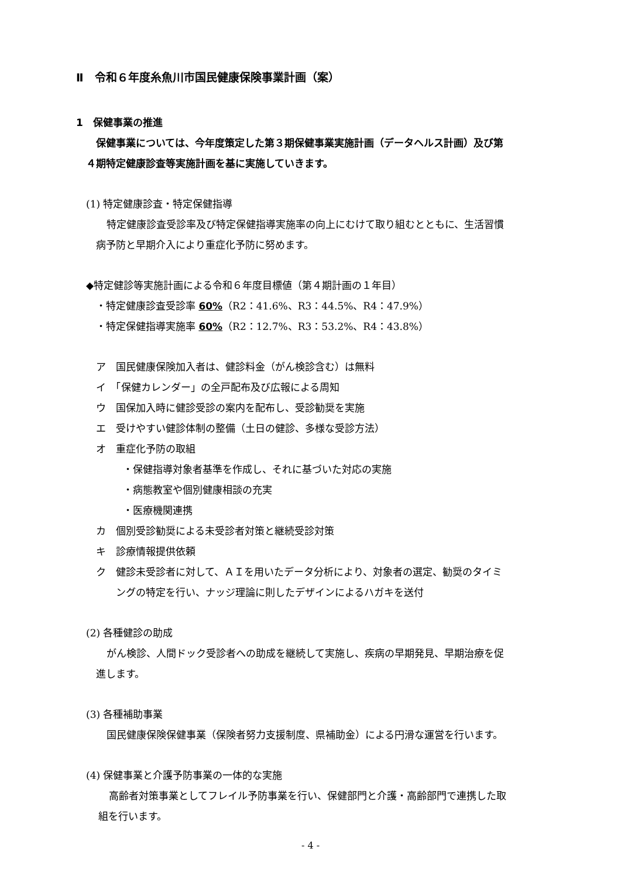Ⅱ　令和６年度糸魚川市国民健康保険事業計画（案）
1　保健事業の推進
保健事業については、今年度策定した第３期保健事業実施計画（データヘルス計画）及び第
４期特定健康診査等実施計画を基に実施していきます。
(1) 特定健康診査・特定保健指導
特定健康診査受診率及び特定保健指導実施率の向上にむけて取り組むとともに、生活習慣
病予防と早期介入により重症化予防に努めます。
◆特定健診等実施計画による令和６年度目標値（第４期計画の１年目）
・特定健康診査受診率 60%（R2：41.6%、R3：44.5%、R4：47.9%）
・特定保健指導実施率 60%（R2：12.7%、R3：53.2%、R4：43.8%）
ア　国民健康保険加入者は、健診料金（がん検診含む）は無料
イ　「保健カレンダー」の全戸配布及び広報による周知
ウ　国保加入時に健診受診の案内を配布し、受診勧奨を実施
エ　受けやすい健診体制の整備（土日の健診、多様な受診方法）
オ　重症化予防の取組
・保健指導対象者基準を作成し、それに基づいた対応の実施
・病態教室や個別健康相談の充実
・医療機関連携
カ　個別受診勧奨による未受診者対策と継続受診対策
キ　診療情報提供依頼
ク　健診未受診者に対して、ＡＩを用いたデータ分析により、対象者の選定、勧奨のタイミ
ングの特定を行い、ナッジ理論に則したデザインによるハガキを送付
(2) 各種健診の助成
がん検診、人間ドック受診者への助成を継続して実施し、疾病の早期発見、早期治療を促
進します。
(3) 各種補助事業
国民健康保険保健事業（保険者努力支援制度、県補助金）による円滑な運営を行います。
(4) 保健事業と介護予防事業の一体的な実施
高齢者対策事業としてフレイル予防事業を行い、保健部門と介護・高齢部門で連携した取
組を行います。
- 4 -